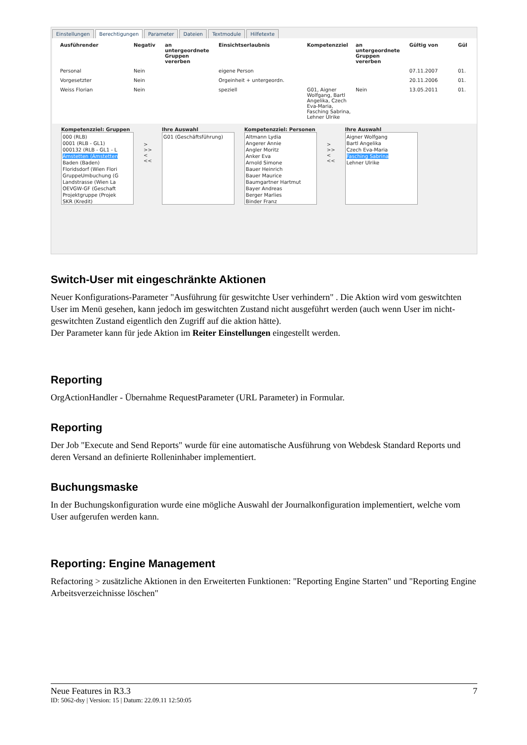Einstellungen Berechtigungen Parameter Dateien Textmodule Hilfetexte
Ausführender Negativ an untergeordnete Gruppen vererben Einsichtserlaubnis Kompetenzziel an untergeordnete Gruppen vererben Gültig von Gül
Personal Nein eigene Person 07.11.2007 01.
Vorgesetzter Nein Orgeinheit + untergeordn. 20.11.2006 01.
Weiss Florian Nein speziell G01, Aigner Wolfgang, Bartl Angelika, Czech Eva-Maria, Fasching Sabrina, Lehner Ulrike Nein 13.05.2011 01.
Kompetenzziel: Gruppen
000 (RLB)
0001 (RLB - GL1)
000132 (RLB - GL1 - L
Amstetten (Amstetten
Baden (Baden)
Floridsdorf (Wien Flori
GruppeUmbuchung (G
Landstrasse (Wien La
OEVGW-GF (Geschaft
Projektgruppe (Projek
SKR (Kredit)
>
>>
<
<<
Ihre Auswahl
G01 (Geschäftsführung)
Kompetenzziel: Personen
Altmann Lydia
Angerer Annie
Angler Moritz
Anker Eva
Arnold Simone
Bauer Heinrich
Bauer Maurice
Baumgartner Hartmut
Bayer Andreas
Berger Marlies
Binder Franz
>
>>
<
<<
Ihre Auswahl
Aigner Wolfgang
Bartl Angelika
Czech Eva-Maria
Fasching Sabrina
Lehner Ulrike
Switch-User mit eingeschränkte Aktionen
Neuer Konfigurations-Parameter "Ausführung für geswitchte User verhindern" . Die Aktion wird vom geswitchten User im Menü gesehen, kann jedoch im geswitchten Zustand nicht ausgeführt werden (auch wenn User im nicht-geswitchten Zustand eigentlich den Zugriff auf die aktion hätte).
Der Parameter kann für jede Aktion im Reiter Einstellungen eingestellt werden.
Reporting
OrgActionHandler - Übernahme RequestParameter (URL Parameter) in Formular.
Reporting
Der Job "Execute and Send Reports" wurde für eine automatische Ausführung von Webdesk Standard Reports und deren Versand an definierte Rolleninhaber implementiert.
Buchungsmaske
In der Buchungskonfiguration wurde eine mögliche Auswahl der Journalkonfiguration implementiert, welche vom User aufgerufen werden kann.
Reporting: Engine Management
Refactoring > zusätzliche Aktionen in den Erweiterten Funktionen: "Reporting Engine Starten" und "Reporting Engine Arbeitsverzeichnisse löschen"
Neue Features in R3.3 7
ID: 5062-dsy | Version: 15 | Datum: 22.09.11 12:50:05